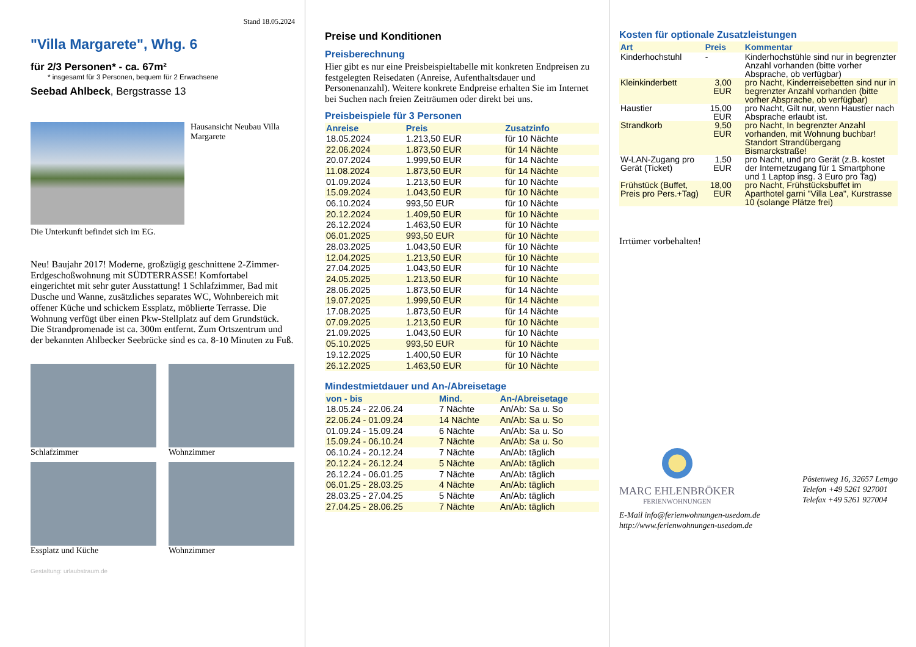Stand 18.05.2024
"Villa Margarete", Whg. 6
für 2/3 Personen* - ca. 67m²
* insgesamt für 3 Personen, bequem für 2 Erwachsene
Seebad Ahlbeck, Bergstrasse 13
Hausansicht Neubau Villa Margarete
Die Unterkunft befindet sich im EG.
Neu! Baujahr 2017! Moderne, großzügig geschnittene 2-Zimmer-Erdgeschoßwohnung mit SÜDTERRASSE! Komfortabel eingerichtet mit sehr guter Ausstattung! 1 Schlafzimmer, Bad mit Dusche und Wanne, zusätzliches separates WC, Wohnbereich mit offener Küche und schickem Essplatz, möblierte Terrasse. Die Wohnung verfügt über einen Pkw-Stellplatz auf dem Grundstück. Die Strandpromenade ist ca. 300m entfernt. Zum Ortszentrum und der bekannten Ahlbecker Seebrücke sind es ca. 8-10 Minuten zu Fuß.
Schlafzimmer
Wohnzimmer
Essplatz und Küche
Wohnzimmer
Gestaltung: urlaubstraum.de
Preise und Konditionen
Preisberechnung
Hier gibt es nur eine Preisbeispieltabelle mit konkreten Endpreisen zu festgelegten Reisedaten (Anreise, Aufenthaltsdauer und Personenanzahl). Weitere konkrete Endpreise erhalten Sie im Internet bei Suchen nach freien Zeiträumen oder direkt bei uns.
Preisbeispiele für 3 Personen
| Anreise | Preis | Zusatzinfo |
| --- | --- | --- |
| 18.05.2024 | 1.213,50 EUR | für 10 Nächte |
| 22.06.2024 | 1.873,50 EUR | für 14 Nächte |
| 20.07.2024 | 1.999,50 EUR | für 14 Nächte |
| 11.08.2024 | 1.873,50 EUR | für 14 Nächte |
| 01.09.2024 | 1.213,50 EUR | für 10 Nächte |
| 15.09.2024 | 1.043,50 EUR | für 10 Nächte |
| 06.10.2024 | 993,50 EUR | für 10 Nächte |
| 20.12.2024 | 1.409,50 EUR | für 10 Nächte |
| 26.12.2024 | 1.463,50 EUR | für 10 Nächte |
| 06.01.2025 | 993,50 EUR | für 10 Nächte |
| 28.03.2025 | 1.043,50 EUR | für 10 Nächte |
| 12.04.2025 | 1.213,50 EUR | für 10 Nächte |
| 27.04.2025 | 1.043,50 EUR | für 10 Nächte |
| 24.05.2025 | 1.213,50 EUR | für 10 Nächte |
| 28.06.2025 | 1.873,50 EUR | für 14 Nächte |
| 19.07.2025 | 1.999,50 EUR | für 14 Nächte |
| 17.08.2025 | 1.873,50 EUR | für 14 Nächte |
| 07.09.2025 | 1.213,50 EUR | für 10 Nächte |
| 21.09.2025 | 1.043,50 EUR | für 10 Nächte |
| 05.10.2025 | 993,50 EUR | für 10 Nächte |
| 19.12.2025 | 1.400,50 EUR | für 10 Nächte |
| 26.12.2025 | 1.463,50 EUR | für 10 Nächte |
Mindestmietdauer und An-/Abreisetage
| von - bis | Mind. | An-/Abreisetage |
| --- | --- | --- |
| 18.05.24 - 22.06.24 | 7 Nächte | An/Ab: Sa u. So |
| 22.06.24 - 01.09.24 | 14 Nächte | An/Ab: Sa u. So |
| 01.09.24 - 15.09.24 | 6 Nächte | An/Ab: Sa u. So |
| 15.09.24 - 06.10.24 | 7 Nächte | An/Ab: Sa u. So |
| 06.10.24 - 20.12.24 | 7 Nächte | An/Ab: täglich |
| 20.12.24 - 26.12.24 | 5 Nächte | An/Ab: täglich |
| 26.12.24 - 06.01.25 | 7 Nächte | An/Ab: täglich |
| 06.01.25 - 28.03.25 | 4 Nächte | An/Ab: täglich |
| 28.03.25 - 27.04.25 | 5 Nächte | An/Ab: täglich |
| 27.04.25 - 28.06.25 | 7 Nächte | An/Ab: täglich |
Kosten für optionale Zusatzleistungen
| Art | Preis | Kommentar |
| --- | --- | --- |
| Kinderhochstuhl | - | Kinderhochstühle sind nur in begrenzter Anzahl vorhanden (bitte vorher Absprache, ob verfügbar) |
| Kleinkinderbett | 3,00 EUR | pro Nacht, Kinderreisebetten sind nur in begrenzter Anzahl vorhanden (bitte vorher Absprache, ob verfügbar) |
| Haustier | 15,00 EUR | pro Nacht, Gilt nur, wenn Haustier nach Absprache erlaubt ist. |
| Strandkorb | 9,50 EUR | pro Nacht, In begrenzter Anzahl vorhanden, mit Wohnung buchbar! Standort Strandübergang Bismarckstraße! |
| W-LAN-Zugang pro Gerät (Ticket) | 1,50 EUR | pro Nacht, und pro Gerät (z.B. kostet der Internetzugang für 1 Smartphone und 1 Laptop insg. 3 Euro pro Tag) |
| Frühstück (Buffet, Preis pro Pers.+Tag) | 18,00 EUR | pro Nacht, Frühstücksbuffet im Aparthotel garni "Villa Lea", Kurstrasse 10 (solange Plätze frei) |
Irrtümer vorbehalten!
MARC EHLENBRÖKER
FERIENWOHNUNGEN
Pöstenweg 16, 32657 Lemgo
Telefon +49 5261 927001
Telefax +49 5261 927004
E-Mail info@ferienwohnungen-usedom.de
http://www.ferienwohnungen-usedom.de